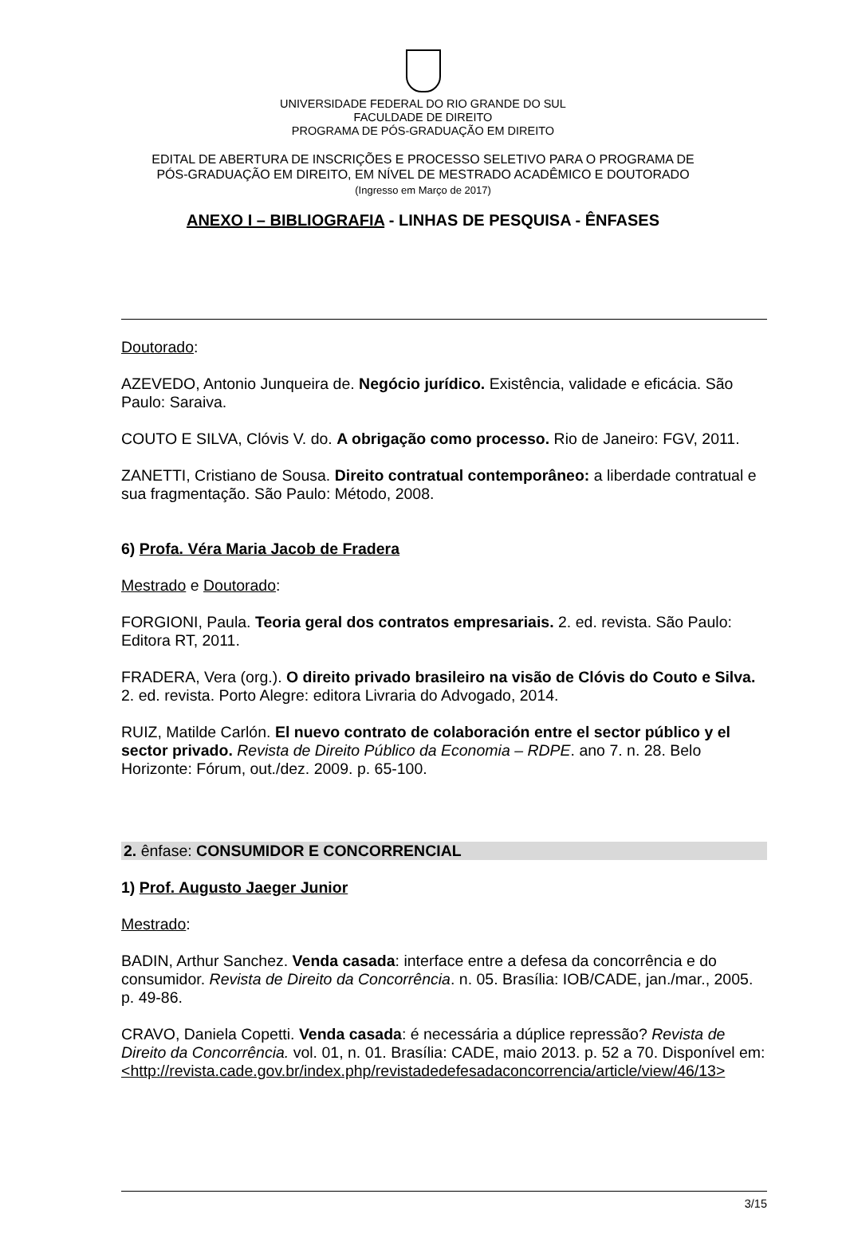UNIVERSIDADE FEDERAL DO RIO GRANDE DO SUL
FACULDADE DE DIREITO
PROGRAMA DE PÓS-GRADUAÇÃO EM DIREITO
EDITAL DE ABERTURA DE INSCRIÇÕES E PROCESSO SELETIVO PARA O PROGRAMA DE
PÓS-GRADUAÇÃO EM DIREITO, EM NÍVEL DE MESTRADO ACADÊMICO E DOUTORADO
(Ingresso em Março de 2017)
ANEXO I – BIBLIOGRAFIA - LINHAS DE PESQUISA - ÊNFASES
Doutorado:
AZEVEDO, Antonio Junqueira de. Negócio jurídico. Existência, validade e eficácia. São Paulo: Saraiva.
COUTO E SILVA, Clóvis V. do. A obrigação como processo. Rio de Janeiro: FGV, 2011.
ZANETTI, Cristiano de Sousa. Direito contratual contemporâneo: a liberdade contratual e sua fragmentação. São Paulo: Método, 2008.
6) Profa. Véra Maria Jacob de Fradera
Mestrado e Doutorado:
FORGIONI, Paula. Teoria geral dos contratos empresariais. 2. ed. revista. São Paulo: Editora RT, 2011.
FRADERA, Vera (org.). O direito privado brasileiro na visão de Clóvis do Couto e Silva. 2. ed. revista. Porto Alegre: editora Livraria do Advogado, 2014.
RUIZ, Matilde Carlón. El nuevo contrato de colaboración entre el sector público y el sector privado. Revista de Direito Público da Economia – RDPE. ano 7. n. 28. Belo Horizonte: Fórum, out./dez. 2009. p. 65-100.
2. ênfase: CONSUMIDOR E CONCORRENCIAL
1) Prof. Augusto Jaeger Junior
Mestrado:
BADIN, Arthur Sanchez. Venda casada: interface entre a defesa da concorrência e do consumidor. Revista de Direito da Concorrência. n. 05. Brasília: IOB/CADE, jan./mar., 2005. p. 49-86.
CRAVO, Daniela Copetti. Venda casada: é necessária a dúplice repressão? Revista de Direito da Concorrência. vol. 01, n. 01. Brasília: CADE, maio 2013. p. 52 a 70. Disponível em: <http://revista.cade.gov.br/index.php/revistadedefesadaconcorrencia/article/view/46/13>
3/15